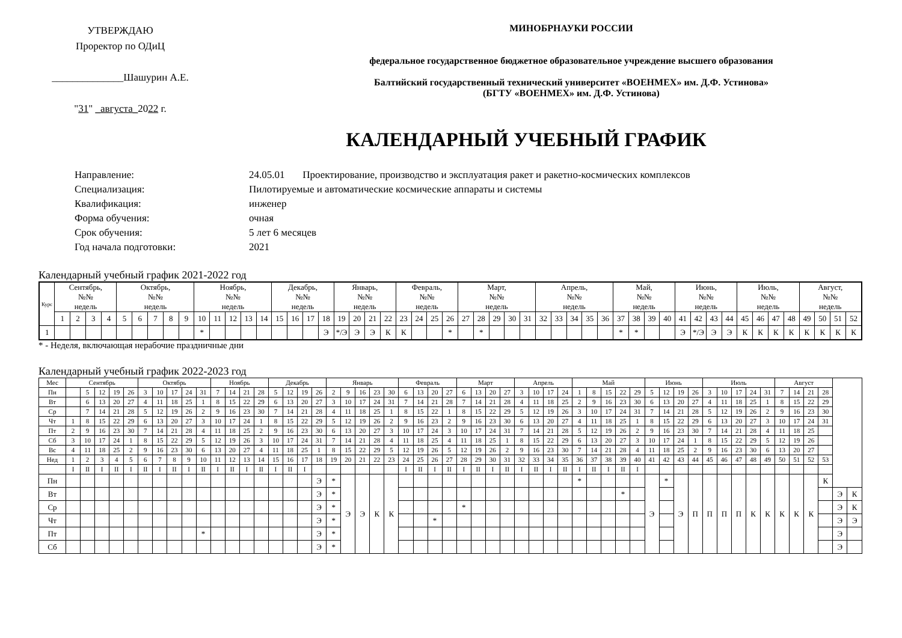УТВЕРЖДАЮ
Проректор по ОДиЦ
______________Шашурин А.Е.
"31" _августа_2022 г.
МИНОБРНАУКИ РОССИИ
федеральное государственное бюджетное образовательное учреждение высшего образования
Балтийский государственный технический университет «ВОЕНМЕХ» им. Д.Ф. Устинова»
(БГТУ «ВОЕНМЕХ» им. Д.Ф. Устинова)
КАЛЕНДАРНЫЙ УЧЕБНЫЙ ГРАФИК
Направление: 24.05.01 Проектирование, производство и эксплуатация ракет и ракетно-космических комплексов
Специализация: Пилотируемые и автоматические космические аппараты и системы
Квалификация: инженер
Форма обучения: очная
Срок обучения: 5 лет 6 месяцев
Год начала подготовки: 2021
Календарный учебный график 2021-2022 год
| Курс | Сентябрь, №№ недель | | | | Октябрь, №№ недель | | | | | Ноябрь, №№ недель | | | | | Декабрь, №№ недель | | | | Январь, №№ недель | | | | Февраль, №№ недель | | | | Март, №№ недель | | | | | Апрель, №№ недель | | | | | Май, №№ недель | | | | Июнь, №№ недель | | | | Июль, №№ недель | | | | Август, №№ недель | | | |
| --- | --- | --- | --- | --- | --- | --- | --- | --- | --- | --- | --- | --- | --- | --- | --- | --- | --- | --- | --- | --- | --- | --- | --- | --- | --- | --- | --- | --- | --- | --- | --- | --- | --- | --- | --- | --- | --- | --- | --- | --- | --- | --- | --- | --- | --- | --- | --- | --- | --- | --- | --- | --- |
| | 1 | 2 | 3 | 4 | 5 | 6 | 7 | 8 | 9 | 10 | 11 | 12 | 13 | 14 | 15 | 16 | 17 | 18 | 19 | 20 | 21 | 22 | 23 | 24 | 25 | 26 | 27 | 28 | 29 | 30 | 31 | 32 | 33 | 34 | 35 | 36 | 37 | 38 | 39 | 40 | 41 | 42 | 43 | 44 | 45 | 46 | 47 | 48 | 49 | 50 | 51 | 52 |
| 1 | | | | | | | | | | * | | | | | | | | Э | */Э | Э | Э | К | К | | | * | | * | | | | | | | | | * | * | | | Э | */Э | Э | Э | К | К | К | К | К | К | К | К |
* - Неделя, включающая нерабочие праздничные дни
Календарный учебный график 2022-2023 год
| Мес | Сентябрь | | | | | Октябрь | | | | | Ноябрь | | | | Декабрь | | | | Январь | | | | | Февраль | | | | Март | | | | Апрель | | | | Май | | | | | Июнь | | | | Июль | | | | | Август | | | | | |
| Пн | | 5 | 12 | 19 | 26 | 3 | 10 | 17 | 24 | 31 | 7 | 14 | 21 | 28 | 5 | 12 | 19 | 26 | 2 | 9 | 16 | 23 | 30 | 6 | 13 | 20 | 27 | 6 | 13 | 20 | 27 | 3 | 10 | 17 | 24 | 1 | 8 | 15 | 22 | 29 | 5 | 12 | 19 | 26 | 3 | 10 | 17 | 24 | 31 | 7 | 14 | 21 | 28 | | |
| Вт | | 6 | 13 | 20 | 27 | 4 | 11 | 18 | 25 | 1 | 8 | 15 | 22 | 29 | 6 | 13 | 20 | 27 | 3 | 10 | 17 | 24 | 31 | 7 | 14 | 21 | 28 | 7 | 14 | 21 | 28 | 4 | 11 | 18 | 25 | 2 | 9 | 16 | 23 | 30 | 6 | 13 | 20 | 27 | 4 | 11 | 18 | 25 | 1 | 8 | 15 | 22 | 29 | | |
| Ср | | 7 | 14 | 21 | 28 | 5 | 12 | 19 | 26 | 2 | 9 | 16 | 23 | 30 | 7 | 14 | 21 | 28 | 4 | 11 | 18 | 25 | 1 | 8 | 15 | 22 | 1 | 8 | 15 | 22 | 29 | 5 | 12 | 19 | 26 | 3 | 10 | 17 | 24 | 31 | 7 | 14 | 21 | 28 | 5 | 12 | 19 | 26 | 2 | 9 | 16 | 23 | 30 | | |
| Чт | 1 | 8 | 15 | 22 | 29 | 6 | 13 | 20 | 27 | 3 | 10 | 17 | 24 | 1 | 8 | 15 | 22 | 29 | 5 | 12 | 19 | 26 | 2 | 9 | 16 | 23 | 2 | 9 | 16 | 23 | 30 | 6 | 13 | 20 | 27 | 4 | 11 | 18 | 25 | 1 | 8 | 15 | 22 | 29 | 6 | 13 | 20 | 27 | 3 | 10 | 17 | 24 | 31 | | |
| Пт | 2 | 9 | 16 | 23 | 30 | 7 | 14 | 21 | 28 | 4 | 11 | 18 | 25 | 2 | 9 | 16 | 23 | 30 | 6 | 13 | 20 | 27 | 3 | 10 | 17 | 24 | 3 | 10 | 17 | 24 | 31 | 7 | 14 | 21 | 28 | 5 | 12 | 19 | 26 | 2 | 9 | 16 | 23 | 30 | 7 | 14 | 21 | 28 | 4 | 11 | 18 | 25 | | | |
| Сб | 3 | 10 | 17 | 24 | 1 | 8 | 15 | 22 | 29 | 5 | 12 | 19 | 26 | 3 | 10 | 17 | 24 | 31 | 7 | 14 | 21 | 28 | 4 | 11 | 18 | 25 | 4 | 11 | 18 | 25 | 1 | 8 | 15 | 22 | 29 | 6 | 13 | 20 | 27 | 3 | 10 | 17 | 24 | 1 | 8 | 15 | 22 | 29 | 5 | 12 | 19 | 26 | | | |
| Вс | 4 | 11 | 18 | 25 | 2 | 9 | 16 | 23 | 30 | 6 | 13 | 20 | 27 | 4 | 11 | 18 | 25 | 1 | 8 | 15 | 22 | 29 | 5 | 12 | 19 | 26 | 5 | 12 | 19 | 26 | 2 | 9 | 16 | 23 | 30 | 7 | 14 | 21 | 28 | 4 | 11 | 18 | 25 | 2 | 9 | 16 | 23 | 30 | 6 | 13 | 20 | 27 | | | |
| Нед | 1 | 2 | 3 | 4 | 5 | 6 | 7 | 8 | 9 | 10 | 11 | 12 | 13 | 14 | 15 | 16 | 17 | 18 | 19 | 20 | 21 | 22 | 23 | 24 | 25 | 26 | 27 | 28 | 29 | 30 | 31 | 32 | 33 | 34 | 35 | 36 | 37 | 38 | 39 | 40 | 41 | 42 | 43 | 44 | 45 | 46 | 47 | 48 | 49 | 50 | 51 | 52 | 53 | | |
| | I | II | I | II | I | II | I | II | I | II | I | II | I | II | I | II | I | | | | | | | I | II | I | II | I | II | I | II | I | II | I | II | I | II | I | II | I | | | | | | | | | | | | | | | |
| Пн | | | | | | | | | | | | | | | | | | Э | * | Э | Э | К | К | | | | | | | | | | | | | * | | | | | Э | * | Э | П | П | П | П | К | К | К | К | К | К | | |
| Вт | | | | | | | | | | | | | | | | | | Э | * | | | | | | | | | | | | | | | | | | | | * | | | | | | | | | | | | | | | Э | К |
| Ср | | | | | | | | | | | | | | | | | | Э | * | | | | | | | | | * | | | | | | | | | | | | | | | | | | | | | | | | | | Э | К |
| Чт | | | | | | | | | | | | | | | | | | Э | * | | | | | | | * | | | | | | | | | | | | | | | | | | | | | | | | | | | | Э | Э |
| Пт | | | | | | | | | | * | | | | | | | | Э | * | | | | | | | | | | | | | | | | | | | | | | | | | | | | | | | | | | | Э | |
| Сб | | | | | | | | | | | | | | | | | | Э | * | | | | | | | | | | | | | | | | | | | | | | | | | | | | | | | | | | | Э | |